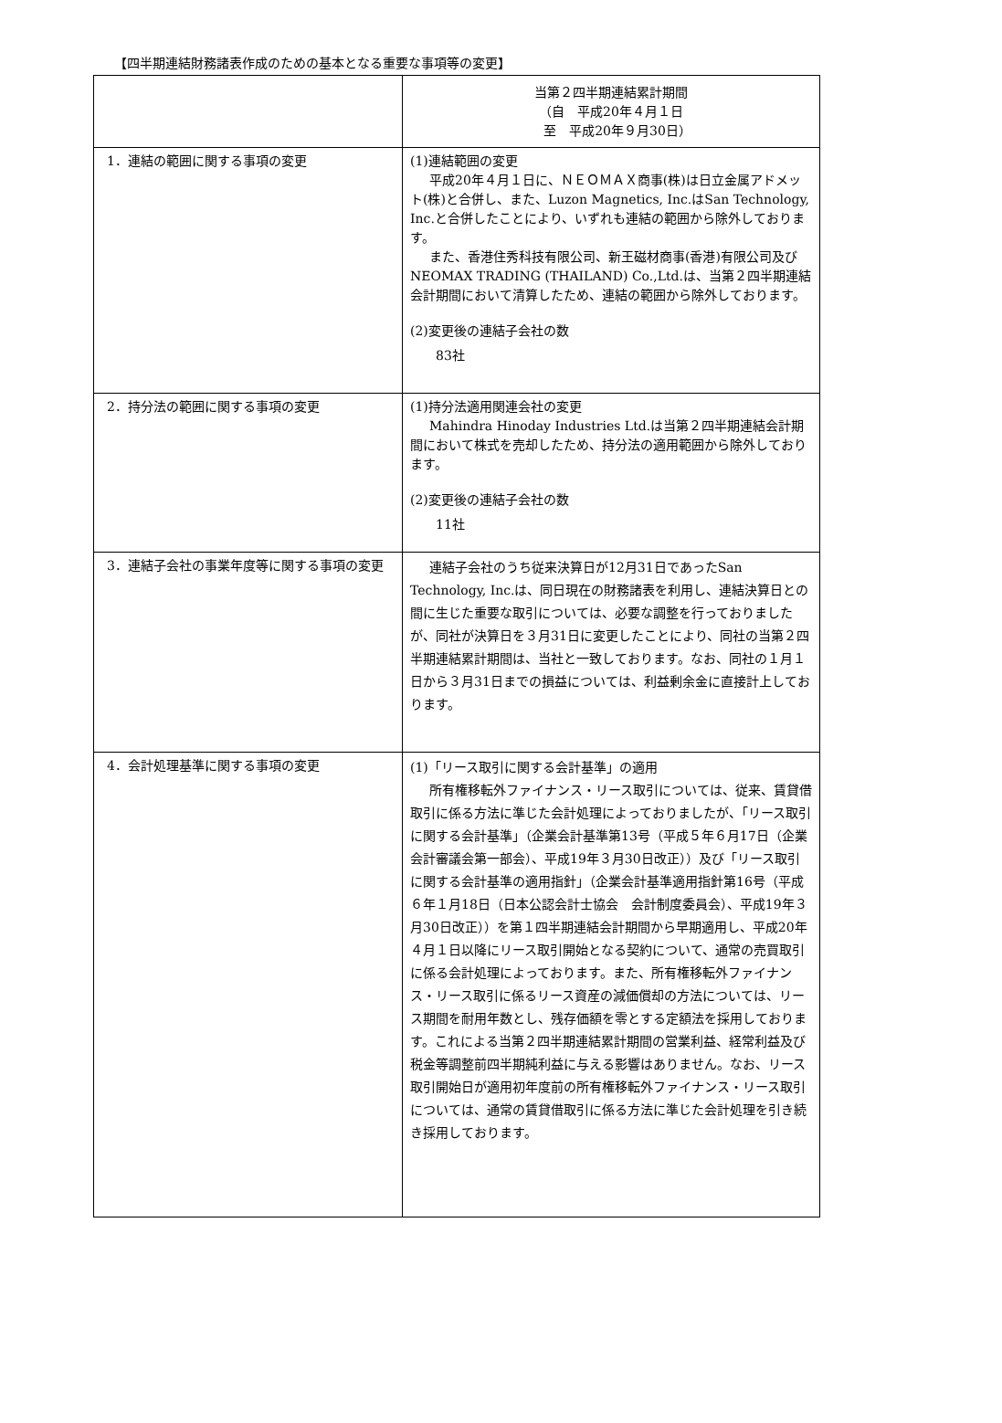【四半期連結財務諸表作成のための基本となる重要な事項等の変更】
| | 当第２四半期連結累計期間 （自 平成20年４月１日 至 平成20年９月30日） |
| 1．連結の範囲に関する事項の変更 | (1)連結範囲の変更 平成20年４月１日に、ＮＥＯＭＡＸ商事(株)は日立金属アドメット(株)と合併し、また、Luzon Magnetics, Inc.はSan Technology, Inc.と合併したことにより、いずれも連結の範囲から除外しております。 また、香港住秀科技有限公司、新王磁材商事(香港)有限公司及びNEOMAX TRADING (THAILAND) Co.,Ltd.は、当第２四半期連結会計期間において清算したため、連結の範囲から除外しております。 (2)変更後の連結子会社の数 83社 |
| 2．持分法の範囲に関する事項の変更 | (1)持分法適用関連会社の変更 Mahindra Hinoday Industries Ltd.は当第２四半期連結会計期間において株式を売却したため、持分法の適用範囲から除外しております。 (2)変更後の連結子会社の数 11社 |
| 3．連結子会社の事業年度等に関する事項の変更 | 連結子会社のうち従来決算日が12月31日であったSan Technology, Inc.は、同日現在の財務諸表を利用し、連結決算日との間に生じた重要な取引については、必要な調整を行っておりましたが、同社が決算日を３月31日に変更したことにより、同社の当第２四半期連結累計期間は、当社と一致しております。なお、同社の１月１日から３月31日までの損益については、利益剰余金に直接計上しております。 |
| 4．会計処理基準に関する事項の変更 | (1)「リース取引に関する会計基準」の適用 所有権移転外ファイナンス・リース取引については、従来、賃貸借取引に係る方法に準じた会計処理によっておりましたが、「リース取引に関する会計基準」（企業会計基準第13号（平成５年６月17日（企業会計審議会第一部会）、平成19年３月30日改正））及び「リース取引に関する会計基準の適用指針」（企業会計基準適用指針第16号（平成６年１月18日（日本公認会計士協会 会計制度委員会）、平成19年３月30日改正））を第１四半期連結会計期間から早期適用し、平成20年４月１日以降にリース取引開始となる契約について、通常の売買取引に係る会計処理によっております。また、所有権移転外ファイナンス・リース取引に係るリース資産の減価償却の方法については、リース期間を耐用年数とし、残存価額を零とする定額法を採用しております。これによる当第２四半期連結累計期間の営業利益、経常利益及び税金等調整前四半期純利益に与える影響はありません。なお、リース取引開始日が適用初年度前の所有権移転外ファイナンス・リース取引については、通常の賃貸借取引に係る方法に準じた会計処理を引き続き採用しております。 |